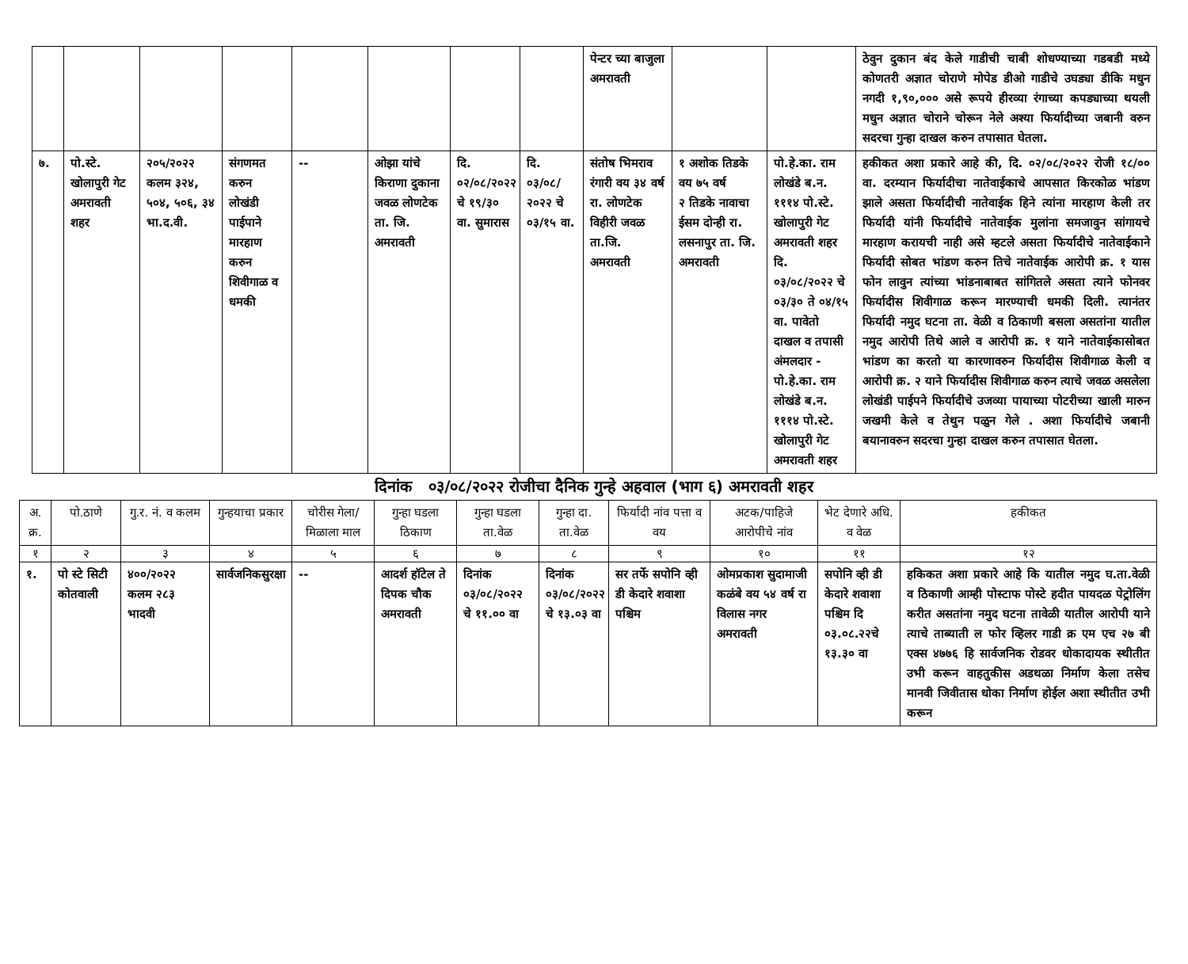| | | | | | | | | पेन्टर च्या बाजुला अमरावती | | | ठेवुन दुकान बंद केले गाडीची चाबी शोधण्याच्या गडबडी मध्ये कोणतरी अज्ञात चोराणे मोपेड डीओ गाडीचे उघड्या डीकि मधुन नगदी १,९०,००० असे रूपये हीरव्या रंगाच्या कपड्याच्या थयली मधुन अज्ञात चोराने चोरून नेले अश्या फिर्यादीच्या जबानी वरुन सदरचा गुन्हा दाखल करुन तपासात घेतला. |
| ७. | पो.स्टे. खोलापुरी गेट अमरावती शहर | २०५/२०२२ कलम ३२४, ५०४, ५०६, ३४ भा.द.वी. | संगणमत करुन लोखंडी पाईपाने मारहाण करुन शिवीगाळ व धमकी | -- | ओझा यांचे किराणा दुकाना जवळ लोणटेक ता. जि. अमरावती | दि. ०२/०८/२०२२ चे १९/३० वा. सुमारास | दि. ०३/०८/ २०२२ चे ०३/१५ वा. | संतोष भिमराव रंगारी वय ३४ वर्ष रा. लोणटेक विहीरी जवळ ता.जि. अमरावती | १ अशोक तिडके वय ७५ वर्ष २ तिडके नावाचा ईसम दोन्ही रा. लसनापुर ता. जि. अमरावती | पो.हे.का. राम लोखंडे ब.न. १११४ पो.स्टे. खोलापुरी गेट अमरावती शहर दि. ०३/०८/२०२२ चे ०३/३० ते ०४/१५ वा. पावेतो दाखल व तपासी अंमलदार - पो.हे.का. राम लोखंडे ब.न. १११४ पो.स्टे. खोलापुरी गेट अमरावती शहर | हकीकत अशा प्रकारे आहे की, दि. ०२/०८/२०२२ रोजी १८/०० वा. दरम्यान फिर्यादीचा नातेवाईकाचे आपसात किरकोळ भांडण झाले असता फिर्यादीची नातेवाईक हिने त्यांना मारहाण केली तर फिर्यादी यांनी फिर्यादीचे नातेवाईक मुलांना समजावुन सांगायचे मारहाण करायची नाही असे म्हटले असता फिर्यादीचे नातेवाईकाने फिर्यादी सोबत भांडण करुन तिचे नातेवाईक आरोपी क्र. १ यास फोन लावुन त्यांच्या भांडनाबाबत सांगितले असता त्याने फोनवर फिर्यादीस शिवीगाळ करून मारण्याची धमकी दिली. त्यानंतर फिर्यादी नमुद घटना ता. वेळी व ठिकाणी बसला असतांना यातील नमुद आरोपी तिथे आले व आरोपी क्र. १ याने नातेवाईकासोबत भांडण का करतो या कारणावरुन फिर्यादीस शिवीगाळ केली व आरोपी क्र. २ याने फिर्यादीस शिवीगाळ करुन त्याचे जवळ असलेला लोखंडी पाईपने फिर्यादीचे उजव्या पायाच्या पोटरीच्या खाली मारुन जखमी केले व तेथुन पळुन गेले . अशा फिर्यादीचे जबानी बयानावरुन सदरचा गुन्हा दाखल करुन तपासात घेतला. |
दिनांक ०३/०८/२०२२ रोजीचा दैनिक गुन्हे अहवाल (भाग ६) अमरावती शहर
| अ. क्र. | पो.ठाणे | गु.र. नं. व कलम | गुन्हयाचा प्रकार | चोरीस गेला/ मिळाला माल | गुन्हा घडला ठिकाण | गुन्हा घडला ता.वेळ | गुन्हा दा. ता.वेळ | फिर्यादी नांव पत्ता व वय | अटक/पाहिजे आरोपीचे नांव | भेट देणारे अधि. व वेळ | हकीकत |
| --- | --- | --- | --- | --- | --- | --- | --- | --- | --- | --- | --- |
| १ | २ | ३ | ४ | ५ | ६ | ७ | ८ | ९ | १० | ११ | १२ |
| १. | पो स्टे सिटी कोतवाली | ४००/२०२२ कलम २८३ भादवी | सार्वजनिकसुरक्षा | -- | आदर्श हॉटेल ते दिपक चौक अमरावती | दिनांक ०३/०८/२०२२ चे ११.०० वा | दिनांक ०३/०८/२०२२ चे १३.०३ वा | सर तर्फे सपोनि व्ही डी केदारे शवाशा पश्चिम | ओमप्रकाश सुदामाजी कळंबे वय ५४ वर्ष रा विलास नगर अमरावती | सपोनि व्ही डी केदारे शवाशा पश्चिम दि ०३.०८.२२चे १३.३० वा | हकिकत अशा प्रकारे आहे कि यातील नमुद घ.ता.वेळी व ठिकाणी आम्ही पोस्टाफ पोस्टे हदीत पायदळ पेट्रोलिंग करीत असतांना नमुद घटना तावेळी यातील आरोपी याने त्याचे ताब्याती ल फोर व्हिलर गाडी क्र एम एच २७ बी एक्स ४७७६ हि सार्वजनिक रोडवर धोकादायक स्थीतीत उभी करून वाहतुकीस अडथळा निर्माण केला तसेच मानवी जिवीतास धोका निर्माण होईल अशा स्थीतीत उभी करून |